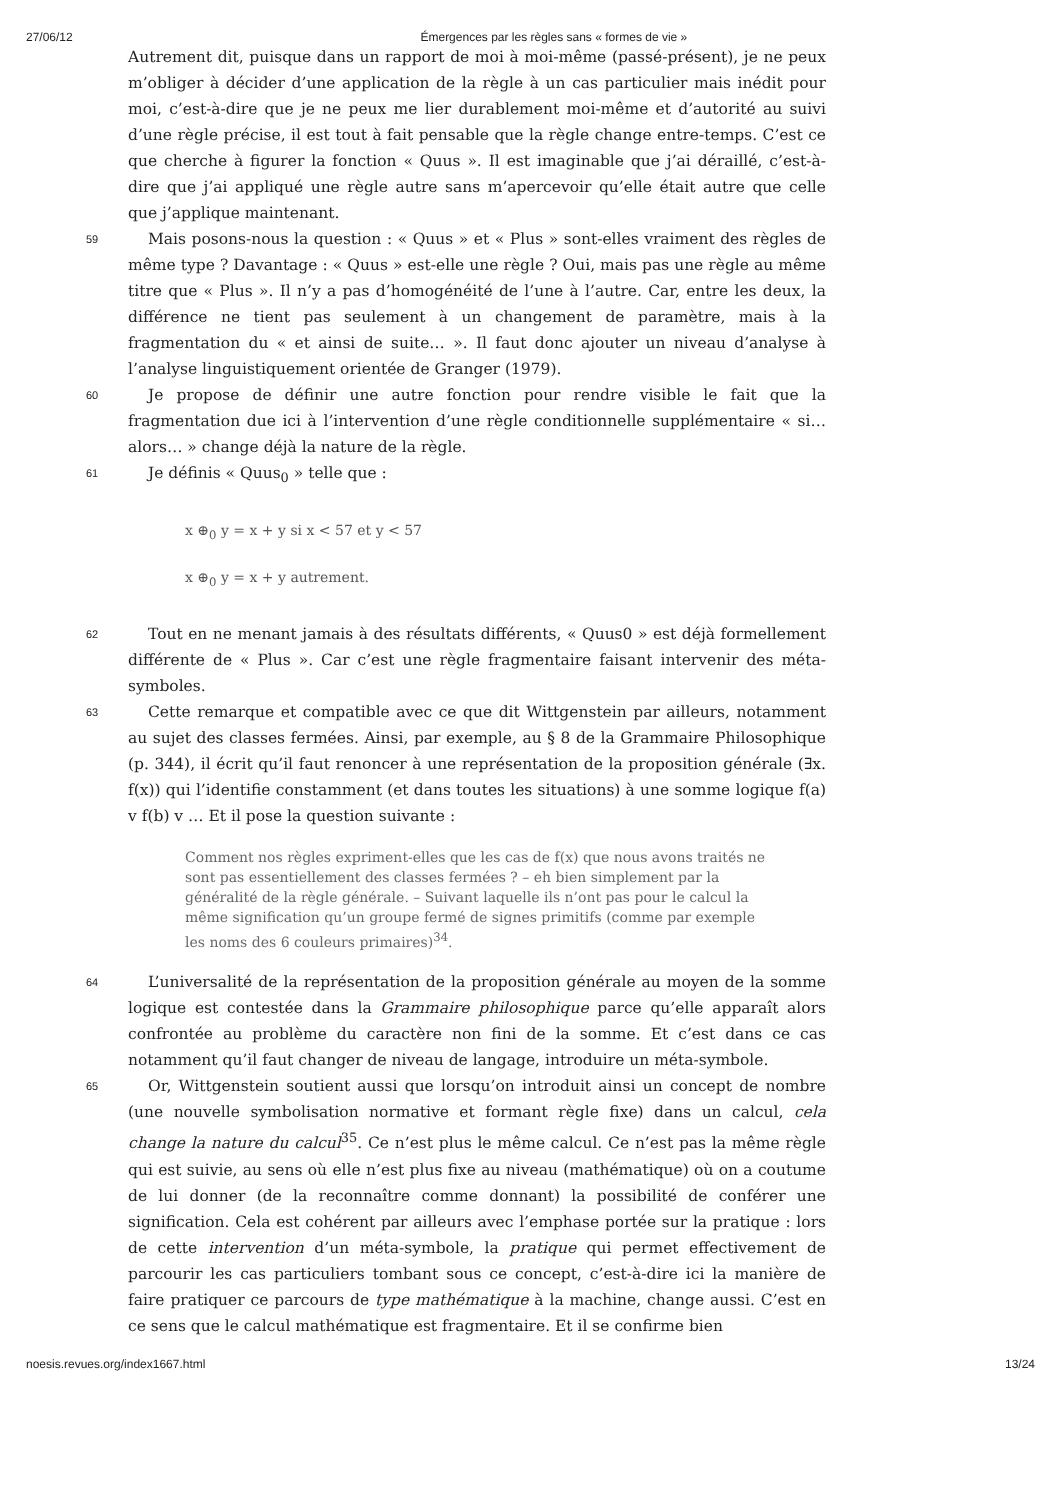27/06/12 Émergences par les règles sans « formes de vie »
Autrement dit, puisque dans un rapport de moi à moi-même (passé-présent), je ne peux m’obliger à décider d’une application de la règle à un cas particulier mais inédit pour moi, c’est-à-dire que je ne peux me lier durablement moi-même et d’autorité au suivi d’une règle précise, il est tout à fait pensable que la règle change entre-temps. C’est ce que cherche à figurer la fonction « Quus ». Il est imaginable que j’ai déraillé, c’est-à-dire que j’ai appliqué une règle autre sans m’apercevoir qu’elle était autre que celle que j’applique maintenant.
59
Mais posons-nous la question : « Quus » et « Plus » sont-elles vraiment des règles de même type ? Davantage : « Quus » est-elle une règle ? Oui, mais pas une règle au même titre que « Plus ». Il n’y a pas d’homogénéité de l’une à l’autre. Car, entre les deux, la différence ne tient pas seulement à un changement de paramètre, mais à la fragmentation du « et ainsi de suite… ». Il faut donc ajouter un niveau d’analyse à l’analyse linguistiquement orientée de Granger (1979).
60
Je propose de définir une autre fonction pour rendre visible le fait que la fragmentation due ici à l’intervention d’une règle conditionnelle supplémentaire « si… alors… » change déjà la nature de la règle.
61
Je définis « Quus<sub>0</sub> » telle que :
x ⊕<sub>0</sub> y = x + y si x < 57 et y < 57
x ⊕<sub>0</sub> y = x + y autrement.
62
Tout en ne menant jamais à des résultats différents, « Quus0 » est déjà formellement différente de « Plus ». Car c’est une règle fragmentaire faisant intervenir des méta-symboles.
63
Cette remarque et compatible avec ce que dit Wittgenstein par ailleurs, notamment au sujet des classes fermées. Ainsi, par exemple, au § 8 de la Grammaire Philosophique (p. 344), il écrit qu’il faut renoncer à une représentation de la proposition générale (∃x. f(x)) qui l’identifie constamment (et dans toutes les situations) à une somme logique f(a) v f(b) v … Et il pose la question suivante :
Comment nos règles expriment-elles que les cas de f(x) que nous avons traités ne sont pas essentiellement des classes fermées ? – eh bien simplement par la généralité de la règle générale. – Suivant laquelle ils n’ont pas pour le calcul la même signification qu’un groupe fermé de signes primitifs (comme par exemple les noms des 6 couleurs primaires)<sup>34</sup>.
64
L’universalité de la représentation de la proposition générale au moyen de la somme logique est contestée dans la Grammaire philosophique parce qu’elle apparaît alors confrontée au problème du caractère non fini de la somme. Et c’est dans ce cas notamment qu’il faut changer de niveau de langage, introduire un méta-symbole.
65
Or, Wittgenstein soutient aussi que lorsqu’on introduit ainsi un concept de nombre (une nouvelle symbolisation normative et formant règle fixe) dans un calcul, cela change la nature du calcul<sup>35</sup>. Ce n’est plus le même calcul. Ce n’est pas la même règle qui est suivie, au sens où elle n’est plus fixe au niveau (mathématique) où on a coutume de lui donner (de la reconnaître comme donnant) la possibilité de conférer une signification. Cela est cohérent par ailleurs avec l’emphase portée sur la pratique : lors de cette intervention d’un méta-symbole, la pratique qui permet effectivement de parcourir les cas particuliers tombant sous ce concept, c’est-à-dire ici la manière de faire pratiquer ce parcours de type mathématique à la machine, change aussi. C’est en ce sens que le calcul mathématique est fragmentaire. Et il se confirme bien
noesis.revues.org/index1667.html 13/24